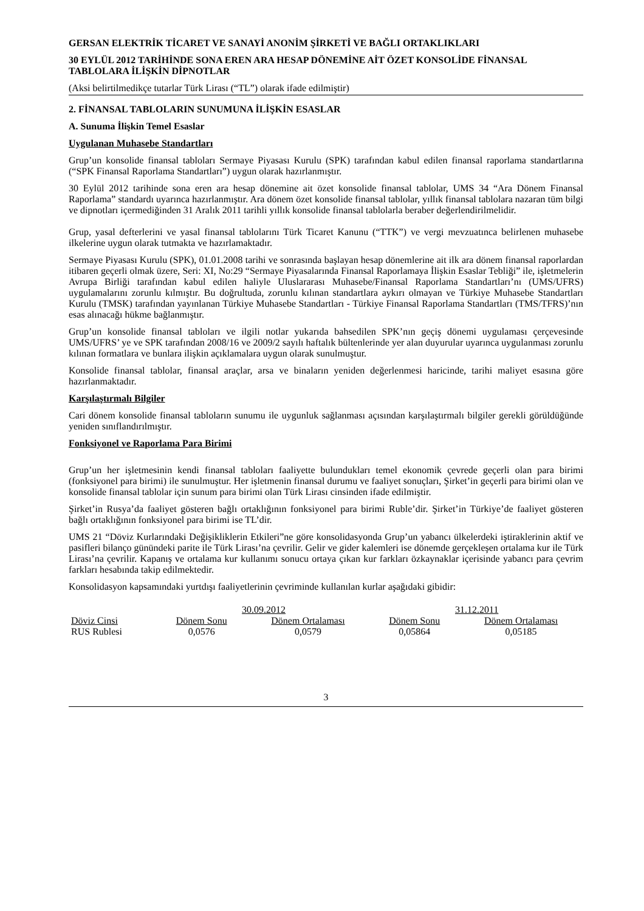GERSAN ELEKTRİK TİCARET VE SANAYİ ANONİM ŞİRKETİ VE BAĞLI ORTAKLIKLARI
30 EYLÜL 2012 TARİHİNDE SONA EREN ARA HESAP DÖNEMİNE AİT ÖZET KONSOLİDE FİNANSAL TABLOLARA İLİŞKİN DİPNOTLAR
(Aksi belirtilmedikçe tutarlar Türk Lirası (“TL”) olarak ifade edilmiştir)
2. FİNANSAL TABLOLARIN SUNUMUNA İLİŞKİN ESASLAR
A. Sunuma İlişkin Temel Esaslar
Uygulanan Muhasebe Standartları
Grup’un konsolide finansal tabloları Sermaye Piyasası Kurulu (SPK) tarafından kabul edilen finansal raporlama standartlarına (“SPK Finansal Raporlama Standartları”) uygun olarak hazırlanmıştır.
30 Eylül 2012 tarihinde sona eren ara hesap dönemine ait özet konsolide finansal tablolar, UMS 34 “Ara Dönem Finansal Raporlama” standardı uyarınca hazırlanmıştır. Ara dönem özet konsolide finansal tablolar, yıllık finansal tablolara nazaran tüm bilgi ve dipnotları içermediğinden 31 Aralık 2011 tarihli yıllık konsolide finansal tablolarla beraber değerlendirilmelidir.
Grup, yasal defterlerini ve yasal finansal tablolarını Türk Ticaret Kanunu (“TTK”) ve vergi mevzuatınca belirlenen muhasebe ilkelerine uygun olarak tutmakta ve hazırlamaktadır.
Sermaye Piyasası Kurulu (SPK), 01.01.2008 tarihi ve sonrasında başlayan hesap dönemlerine ait ilk ara dönem finansal raporlardan itibaren geçerli olmak üzere, Seri: XI, No:29 “Sermaye Piyasalarında Finansal Raporlamaya İlişkin Esaslar Tebliği” ile, işletmelerin Avrupa Birliği tarafından kabul edilen haliyle Uluslararası Muhasebe/Finansal Raporlama Standartları’nı (UMS/UFRS) uygulamalarını zorunlu kılmıştır. Bu doğrultuda, zorunlu kılınan standartlara aykırı olmayan ve Türkiye Muhasebe Standartları Kurulu (TMSK) tarafından yayınlanan Türkiye Muhasebe Standartları - Türkiye Finansal Raporlama Standartları (TMS/TFRS)’nın esas alınacağı hükme bağlanmıştır.
Grup’un konsolide finansal tabloları ve ilgili notlar yukarıda bahsedilen SPK’nın geçiş dönemi uygulaması çerçevesinde UMS/UFRS’ ye ve SPK tarafından 2008/16 ve 2009/2 sayılı haftalık bültenlerinde yer alan duyurular uyarınca uygulanması zorunlu kılınan formatlara ve bunlara ilişkin açıklamalara uygun olarak sunulmuştur.
Konsolide finansal tablolar, finansal araçlar, arsa ve binaların yeniden değerlenmesi haricinde, tarihi maliyet esasına göre hazırlanmaktadır.
Karşılaştırmalı Bilgiler
Cari dönem konsolide finansal tabloların sunumu ile uygunluk sağlanması açısından karşılaştırmalı bilgiler gerekli görüldüğünde yeniden sınıflandırılmıştır.
Fonksiyonel ve Raporlama Para Birimi
Grup’un her işletmesinin kendi finansal tabloları faaliyette bulundukları temel ekonomik çevrede geçerli olan para birimi (fonksiyonel para birimi) ile sunulmuştur. Her işletmenin finansal durumu ve faaliyet sonuçları, Şirket’in geçerli para birimi olan ve konsolide finansal tablolar için sunum para birimi olan Türk Lirası cinsinden ifade edilmiştir.
Şirket’in Rusya’da faaliyet gösteren bağlı ortaklığının fonksiyonel para birimi Ruble’dir. Şirket’in Türkiye’de faaliyet gösteren bağlı ortaklığının fonksiyonel para birimi ise TL’dir.
UMS 21 “Döviz Kurlarındaki Değişikliklerin Etkileri”ne göre konsolidasyonda Grup’un yabancı ülkelerdeki iştiraklerinin aktif ve pasifleri bilanço günündeki parite ile Türk Lirası’na çevrilir. Gelir ve gider kalemleri ise dönemde gerçekleşen ortalama kur ile Türk Lirası’na çevrilir. Kapanış ve ortalama kur kullanımı sonucu ortaya çıkan kur farkları özkaynaklar içerisinde yabancı para çevrim farkları hesabında takip edilmektedir.
Konsolidasyon kapsamındaki yurtdışı faaliyetlerinin çevriminde kullanılan kurlar aşağıdaki gibidir:
| | 30.09.2012 | | 31.12.2011 | |
| --- | --- | --- | --- | --- |
| Döviz Cinsi | Dönem Sonu | Dönem Ortalaması | Dönem Sonu | Dönem Ortalaması |
| RUS Rublesi | 0,0576 | 0,0579 | 0,05864 | 0,05185 |
3